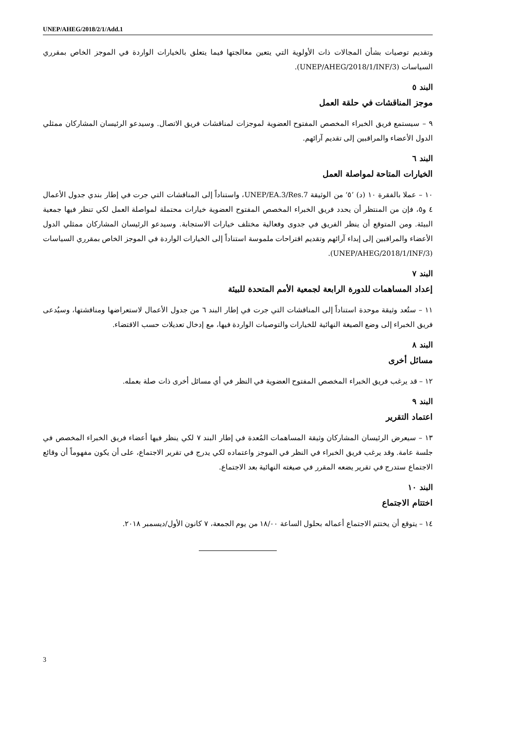UNEP/AHEG/2018/2/1/Add.1
وتقديم توصيات بشأن المجالات ذات الأولوية التي يتعين معالجتها فيما يتعلق بالخيارات الواردة في الموجز الخاص بمقرري السياسات (UNEP/AHEG/2018/1/INF/3).
البند ٥
موجز المناقشات في حلقة العمل
٩ – سيستمع فريق الخبراء المخصص المفتوح العضوية لموجزات لمناقشات فريق الاتصال. وسيدعو الرئيسان المشاركان ممثلي الدول الأعضاء والمراقبين إلى تقديم آرائهم.
البند ٦
الخيارات المتاحة لمواصلة العمل
١٠ – عملا بالفقرة ١٠ (د) ’٥‘ من الوثيقة UNEP/EA.3/Res.7، واستناداً إلى المناقشات التي جرت في إطار بندي جدول الأعمال ٤ و٥، فإن من المنتظر أن يحدد فريق الخبراء المخصص المفتوح العضوية خيارات محتملة لمواصلة العمل لكي تنظر فيها جمعية البيئة. ومن المتوقع أن ينظر الفريق في جدوى وفعالية مختلف خيارات الاستجابة. وسيدعو الرئيسان المشاركان ممثلي الدول الأعضاء والمراقبين إلى إبداء آرائهم وتقديم اقتراحات ملموسة استناداً إلى الخيارات الواردة في الموجز الخاص بمقرري السياسات (UNEP/AHEG/2018/1/INF/3).
البند ٧
إعداد المساهمات للدورة الرابعة لجمعية الأمم المتحدة للبيئة
١١ – ستُعد وثيقة موحدة استناداً إلى المناقشات التي جرت في إطار البند ٦ من جدول الأعمال لاستعراضها ومناقشتها، وسيُدعى فريق الخبراء إلى وضع الصيغة النهائية للخيارات والتوصيات الواردة فيها، مع إدخال تعديلات حسب الاقتضاء.
البند ٨
مسائل أخرى
١٢ – قد يرغب فريق الخبراء المخصص المفتوح العضوية في النظر في أي مسائل أخرى ذات صلة بعمله.
البند ٩
اعتماد التقرير
١٣ – سيعرض الرئيسان المشاركان وثيقة المساهمات المُعدة في إطار البند ٧ لكي ينظر فيها أعضاء فريق الخبراء المخصص في جلسة عامة. وقد يرغب فريق الخبراء في النظر في الموجز واعتماده لكي يدرج في تقرير الاجتماع، على أن يكون مفهوماً أن وقائع الاجتماع ستدرج في تقرير يضعه المقرر في صيغته النهائية بعد الاجتماع.
البند ١٠
اختتام الاجتماع
١٤ – يتوقع أن يختتم الاجتماع أعماله بحلول الساعة ١٨/٠٠ من يوم الجمعة، ٧ كانون الأول/ديسمبر ٢٠١٨.
3